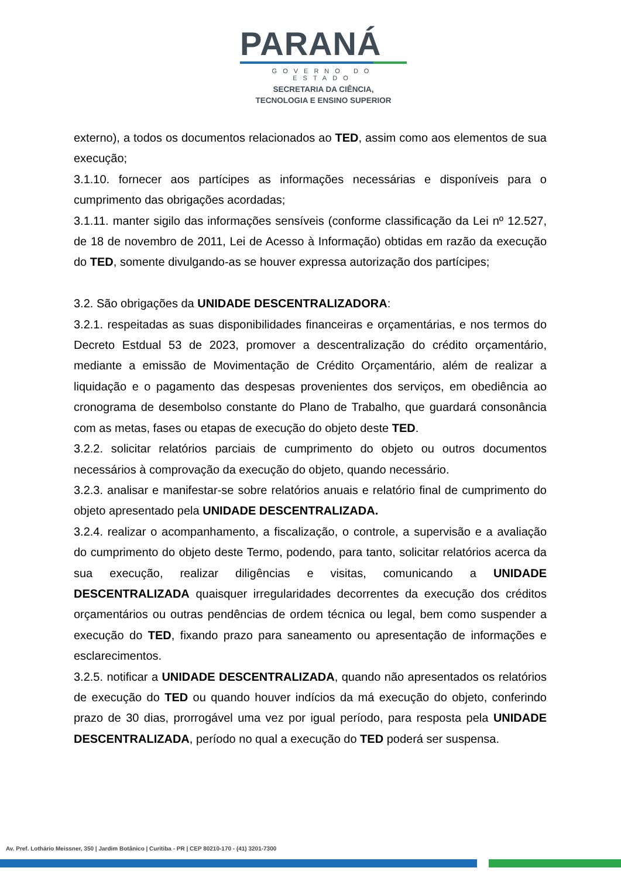PARANÁ
GOVERNO DO ESTADO
SECRETARIA DA CIÊNCIA,
TECNOLOGIA E ENSINO SUPERIOR
externo), a todos os documentos relacionados ao TED, assim como aos elementos de sua execução;
3.1.10. fornecer aos partícipes as informações necessárias e disponíveis para o cumprimento das obrigações acordadas;
3.1.11. manter sigilo das informações sensíveis (conforme classificação da Lei nº 12.527, de 18 de novembro de 2011, Lei de Acesso à Informação) obtidas em razão da execução do TED, somente divulgando-as se houver expressa autorização dos partícipes;
3.2. São obrigações da UNIDADE DESCENTRALIZADORA:
3.2.1. respeitadas as suas disponibilidades financeiras e orçamentárias, e nos termos do Decreto Estdual 53 de 2023, promover a descentralização do crédito orçamentário, mediante a emissão de Movimentação de Crédito Orçamentário, além de realizar a liquidação e o pagamento das despesas provenientes dos serviços, em obediência ao cronograma de desembolso constante do Plano de Trabalho, que guardará consonância com as metas, fases ou etapas de execução do objeto deste TED.
3.2.2. solicitar relatórios parciais de cumprimento do objeto ou outros documentos necessários à comprovação da execução do objeto, quando necessário.
3.2.3. analisar e manifestar-se sobre relatórios anuais e relatório final de cumprimento do objeto apresentado pela UNIDADE DESCENTRALIZADA.
3.2.4. realizar o acompanhamento, a fiscalização, o controle, a supervisão e a avaliação do cumprimento do objeto deste Termo, podendo, para tanto, solicitar relatórios acerca da sua execução, realizar diligências e visitas, comunicando a UNIDADE DESCENTRALIZADA quaisquer irregularidades decorrentes da execução dos créditos orçamentários ou outras pendências de ordem técnica ou legal, bem como suspender a execução do TED, fixando prazo para saneamento ou apresentação de informações e esclarecimentos.
3.2.5. notificar a UNIDADE DESCENTRALIZADA, quando não apresentados os relatórios de execução do TED ou quando houver indícios da má execução do objeto, conferindo prazo de 30 dias, prorrogável uma vez por igual período, para resposta pela UNIDADE DESCENTRALIZADA, período no qual a execução do TED poderá ser suspensa.
Av. Pref. Lothário Meissner, 350 | Jardim Botânico | Curitiba - PR | CEP 80210-170 - (41) 3201-7300